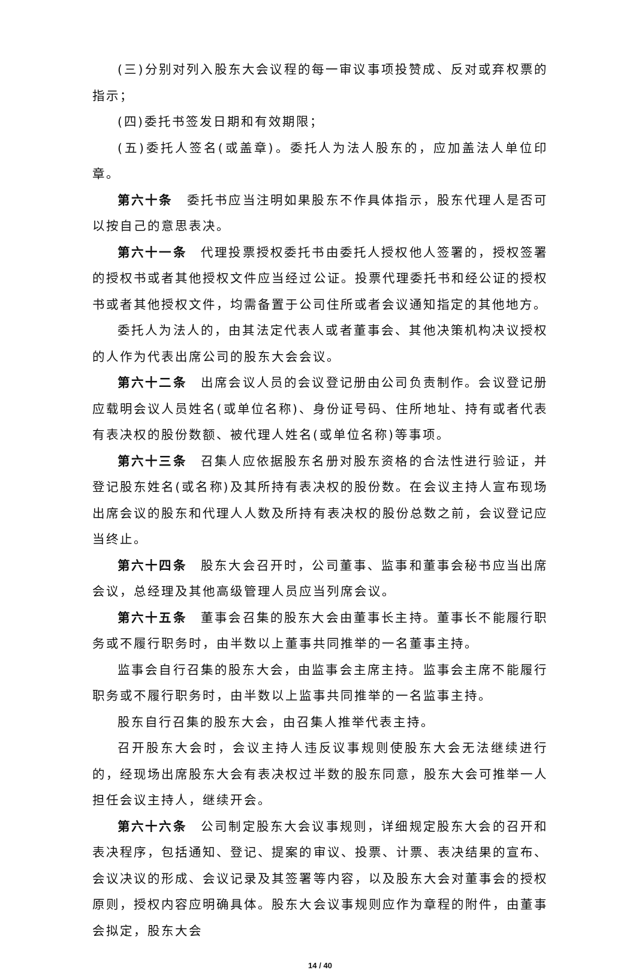(三)分别对列入股东大会议程的每一审议事项投赞成、反对或弃权票的指示；
(四)委托书签发日期和有效期限；
(五)委托人签名(或盖章)。委托人为法人股东的，应加盖法人单位印章。
第六十条　委托书应当注明如果股东不作具体指示，股东代理人是否可以按自己的意思表决。
第六十一条　代理投票授权委托书由委托人授权他人签署的，授权签署的授权书或者其他授权文件应当经过公证。投票代理委托书和经公证的授权书或者其他授权文件，均需备置于公司住所或者会议通知指定的其他地方。
委托人为法人的，由其法定代表人或者董事会、其他决策机构决议授权的人作为代表出席公司的股东大会会议。
第六十二条　出席会议人员的会议登记册由公司负责制作。会议登记册应载明会议人员姓名(或单位名称)、身份证号码、住所地址、持有或者代表有表决权的股份数额、被代理人姓名(或单位名称)等事项。
第六十三条　召集人应依据股东名册对股东资格的合法性进行验证，并登记股东姓名(或名称)及其所持有表决权的股份数。在会议主持人宣布现场出席会议的股东和代理人人数及所持有表决权的股份总数之前，会议登记应当终止。
第六十四条　股东大会召开时，公司董事、监事和董事会秘书应当出席会议，总经理及其他高级管理人员应当列席会议。
第六十五条　董事会召集的股东大会由董事长主持。董事长不能履行职务或不履行职务时，由半数以上董事共同推举的一名董事主持。
监事会自行召集的股东大会，由监事会主席主持。监事会主席不能履行职务或不履行职务时，由半数以上监事共同推举的一名监事主持。
股东自行召集的股东大会，由召集人推举代表主持。
召开股东大会时，会议主持人违反议事规则使股东大会无法继续进行的，经现场出席股东大会有表决权过半数的股东同意，股东大会可推举一人担任会议主持人，继续开会。
第六十六条　公司制定股东大会议事规则，详细规定股东大会的召开和表决程序，包括通知、登记、提案的审议、投票、计票、表决结果的宣布、会议决议的形成、会议记录及其签署等内容，以及股东大会对董事会的授权原则，授权内容应明确具体。股东大会议事规则应作为章程的附件，由董事会拟定，股东大会
14 / 40